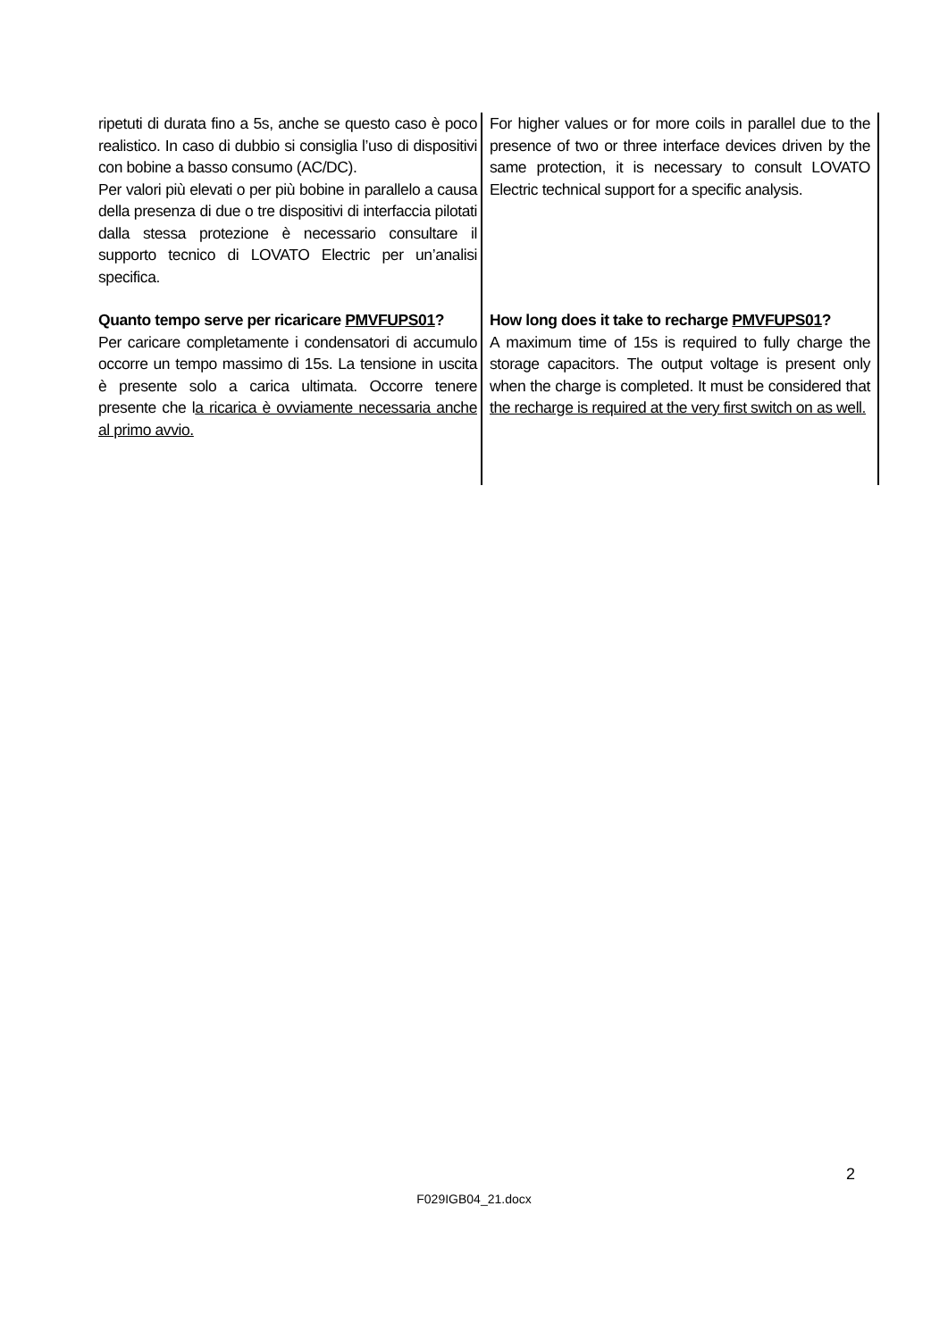| ripetuti di durata fino a 5s, anche se questo caso è poco realistico. In caso di dubbio si consiglia l’uso di dispositivi con bobine a basso consumo (AC/DC). Per valori più elevati o per più bobine in parallelo a causa della presenza di due o tre dispositivi di interfaccia pilotati dalla stessa protezione è necessario consultare il supporto tecnico di LOVATO Electric per un’analisi specifica. | For higher values or for more coils in parallel due to the presence of two or three interface devices driven by the same protection, it is necessary to consult LOVATO Electric technical support for a specific analysis. |
| Quanto tempo serve per ricaricare PMVFUPS01 ? Per caricare completamente i condensatori di accumulo occorre un tempo massimo di 15s. La tensione in uscita è presente solo a carica ultimata. Occorre tenere presente che l a ricarica è ovviamente necessaria anche al primo avvio. | How long does it take to recharge PMVFUPS01 ? A maximum time of 15s is required to fully charge the storage capacitors. The output voltage is present only when the charge is completed. It must be considered that the recharge is required at the very first switch on as well. |
2
F029IGB04_21.docx